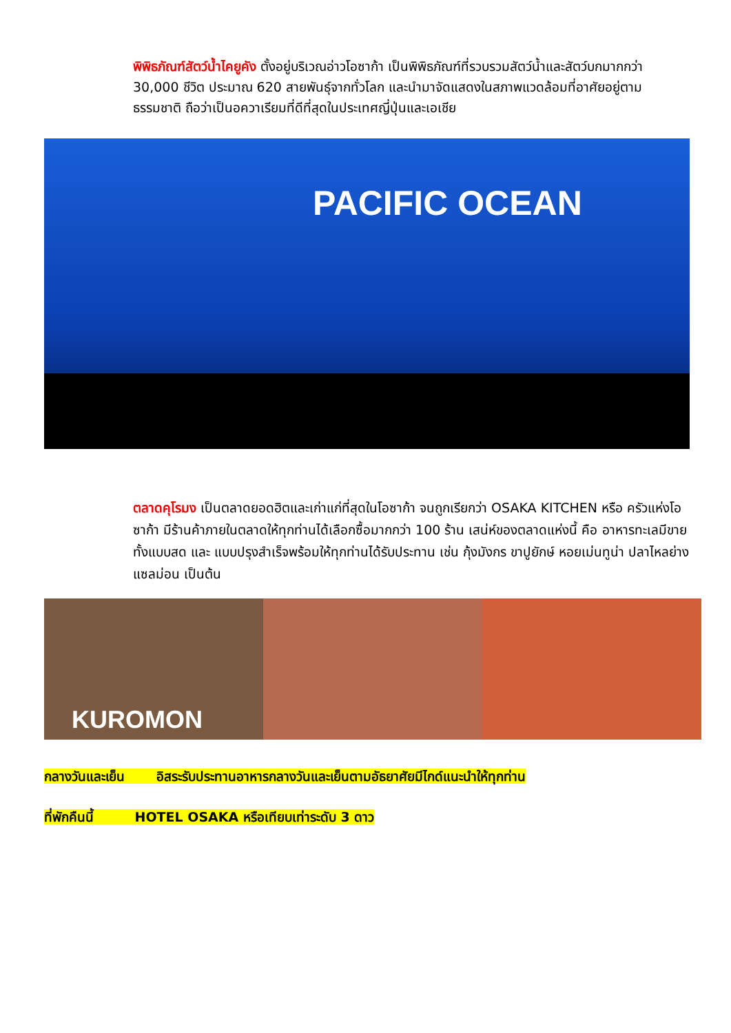พิพิธภัณฑ์สัตว์น้ำไคยูคัง ตั้งอยู่บริเวณอ่าวโอซาก้า เป็นพิพิธภัณฑ์ที่รวบรวมสัตว์น้ำและสัตว์บกมากกว่า 30,000 ชีวิต ประมาณ 620 สายพันธุ์จากทั่วโลก และนำมาจัดแสดงในสภาพแวดล้อมที่อาศัยอยู่ตามธรรมชาติ ถือว่าเป็นอควาเรียมที่ดีที่สุดในประเทศญี่ปุ่นและเอเชีย
PACIFIC OCEAN
ตลาดคุโรมง เป็นตลาดยอดฮิตและเก่าแก่ที่สุดในโอซาก้า จนถูกเรียกว่า OSAKA KITCHEN หรือ ครัวแห่งโอซาก้า มีร้านค้าภายในตลาดให้ทุกท่านได้เลือกซื้อมากกว่า 100 ร้าน เสน่ห์ของตลาดแห่งนี้ คือ อาหารทะเลมีขายทั้งแบบสด และ แบบปรุงสำเร็จพร้อมให้ทุกท่านได้รับประทาน เช่น กุ้งมังกร ขาปูยักษ์ หอยเม่นทูน่า ปลาไหลย่าง แซลม่อน เป็นต้น
KUROMON
กลางวันและเย็น อิสระรับประทานอาหารกลางวันและเย็นตามอัธยาศัยมีไกด์แนะนำให้ทุกท่าน
ที่พักคืนนี้ HOTEL OSAKA หรือเทียบเท่าระดับ 3 ดาว